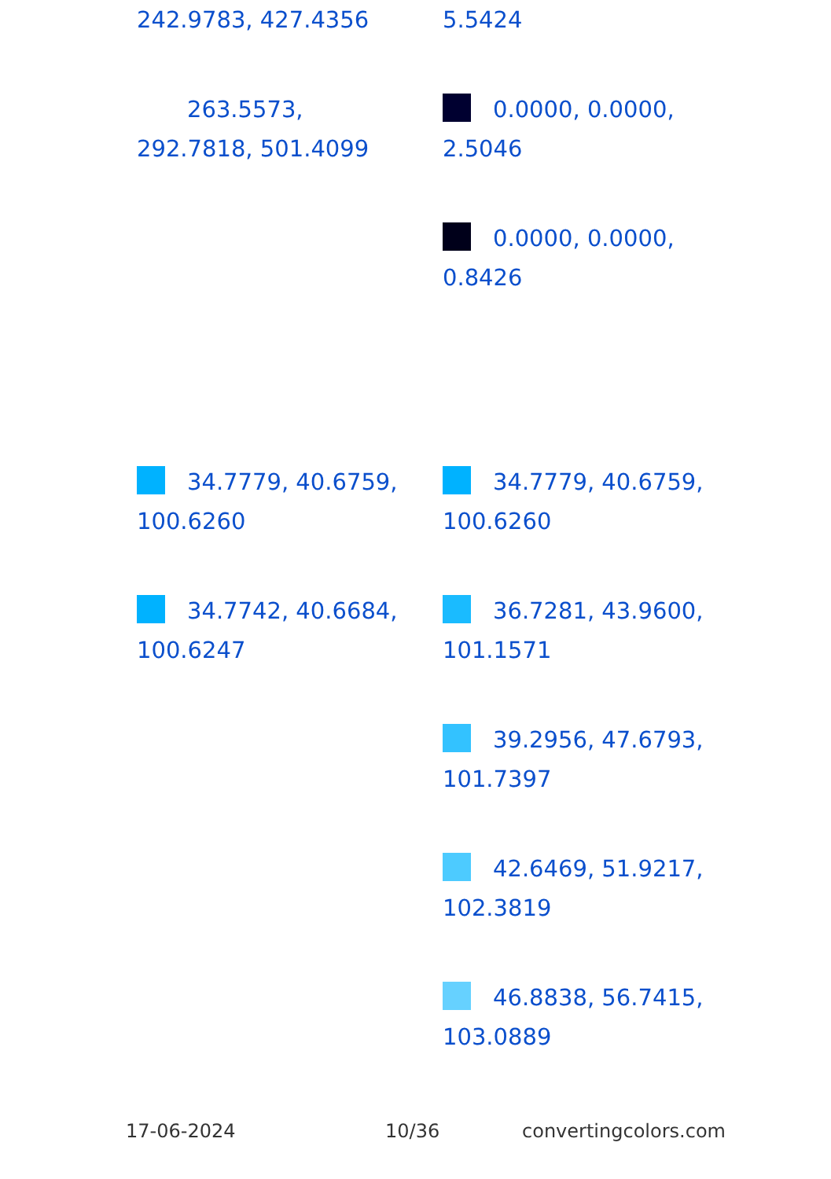242.9783, 427.4356 5.5424
263.5573, 292.7818, 501.4099
0.0000, 0.0000, 2.5046
0.0000, 0.0000, 0.8426
34.7779, 40.6759, 100.6260
34.7779, 40.6759, 100.6260
34.7742, 40.6684, 100.6247
36.7281, 43.9600, 101.1571
39.2956, 47.6793, 101.7397
42.6469, 51.9217, 102.3819
46.8838, 56.7415, 103.0889
17-06-2024 10/36 convertingcolors.com